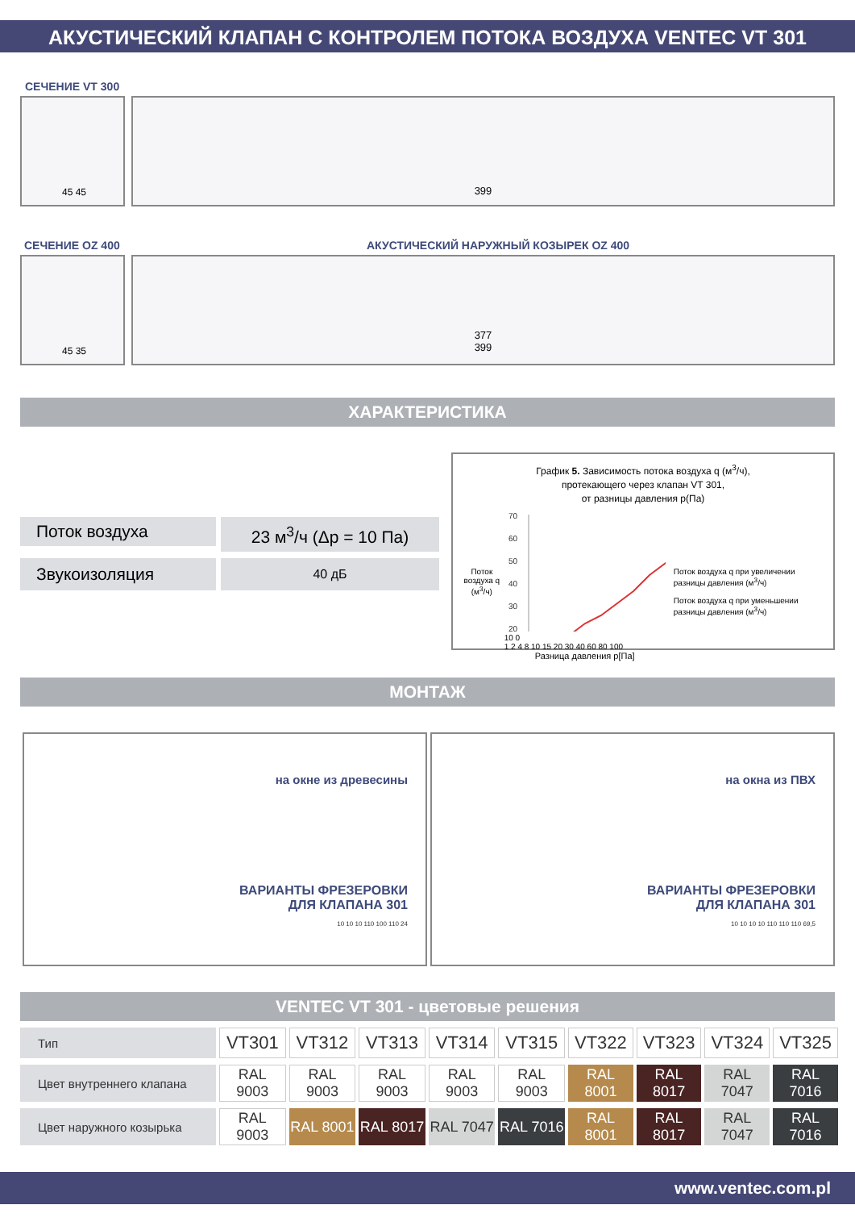АКУСТИЧЕСКИЙ КЛАПАН С КОНТРОЛЕМ ПОТОКА ВОЗДУХА VENTEC VT 301
СЕЧЕНИЕ VT 300
45 45 399
СЕЧЕНИЕ OZ 400 АКУСТИЧЕСКИЙ НАРУЖНЫЙ КОЗЫРЕК OZ 400
45 35
377
399
ХАРАКТЕРИСТИКА
Поток воздуха
23 м<sup>3</sup>/ч (Δp = 10 Па)
Звукоизоляция
40 дБ
График 5. Зависимость потока воздуха q (м<sup>3</sup>/ч),
протекающего через клапан VT 301,
от разницы давления p(Па)
Поток воздуха q (м<sup>3</sup>/ч)
70
60
50
40
30
20
10 0
1 2 4 8 10 15 20 30 40 60 80 100
Разница давления p[Па]
Поток воздуха q при увеличении разницы давления (м<sup>3</sup>/ч)
Поток воздуха q при уменьшении разницы давления (м<sup>3</sup>/ч)
МОНТАЖ
на окне из древесины
ВАРИАНТЫ ФРЕЗЕРОВКИ
ДЛЯ КЛАПАНА 301
10 10 10 110 100 110 24
на окна из ПВХ
ВАРИАНТЫ ФРЕЗЕРОВКИ
ДЛЯ КЛАПАНА 301
10 10 10 10 110 110 110 69,5
VENTEC VT 301 - цветовые решения
| Тип | VT301 | VT312 | VT313 | VT314 | VT315 | VT322 | VT323 | VT324 | VT325 |
| Цвет внутреннего клапана | RAL 9003 | RAL 9003 | RAL 9003 | RAL 9003 | RAL 9003 | RAL 8001 | RAL 8017 | RAL 7047 | RAL 7016 |
| Цвет наружного козырька | RAL 9003 | RAL 8001 | RAL 8017 | RAL 7047 | RAL 7016 | RAL 8001 | RAL 8017 | RAL 7047 | RAL 7016 |
www.ventec.com.pl